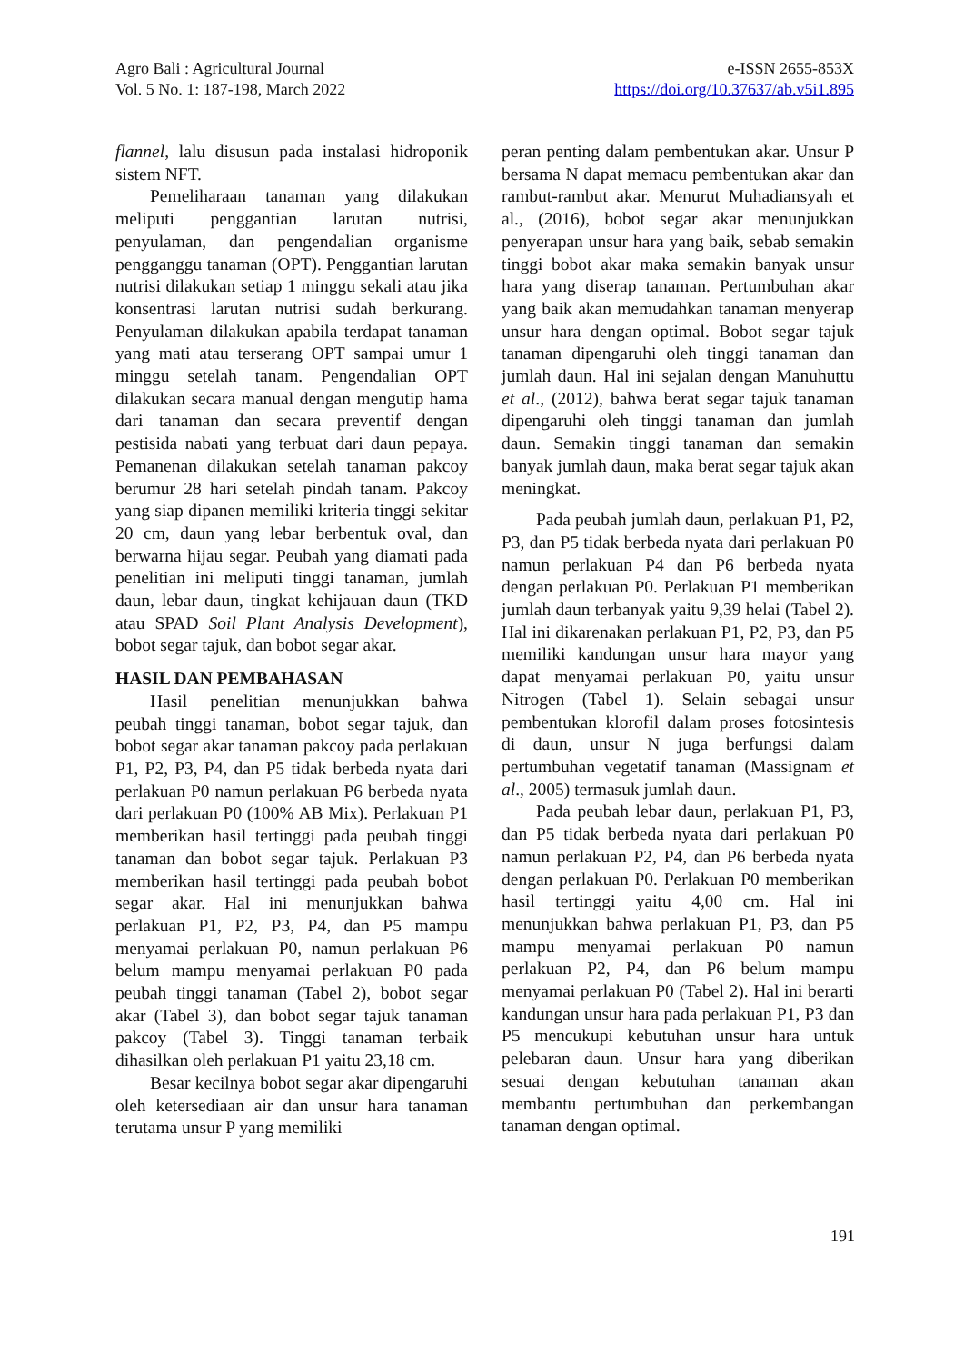Agro Bali : Agricultural Journal
Vol. 5 No. 1: 187-198, March 2022
e-ISSN 2655-853X
https://doi.org/10.37637/ab.v5i1.895
flannel, lalu disusun pada instalasi hidroponik sistem NFT.
Pemeliharaan tanaman yang dilakukan meliputi penggantian larutan nutrisi, penyulaman, dan pengendalian organisme pengganggu tanaman (OPT). Penggantian larutan nutrisi dilakukan setiap 1 minggu sekali atau jika konsentrasi larutan nutrisi sudah berkurang. Penyulaman dilakukan apabila terdapat tanaman yang mati atau terserang OPT sampai umur 1 minggu setelah tanam. Pengendalian OPT dilakukan secara manual dengan mengutip hama dari tanaman dan secara preventif dengan pestisida nabati yang terbuat dari daun pepaya. Pemanenan dilakukan setelah tanaman pakcoy berumur 28 hari setelah pindah tanam. Pakcoy yang siap dipanen memiliki kriteria tinggi sekitar 20 cm, daun yang lebar berbentuk oval, dan berwarna hijau segar. Peubah yang diamati pada penelitian ini meliputi tinggi tanaman, jumlah daun, lebar daun, tingkat kehijauan daun (TKD atau SPAD Soil Plant Analysis Development), bobot segar tajuk, dan bobot segar akar.
HASIL DAN PEMBAHASAN
Hasil penelitian menunjukkan bahwa peubah tinggi tanaman, bobot segar tajuk, dan bobot segar akar tanaman pakcoy pada perlakuan P1, P2, P3, P4, dan P5 tidak berbeda nyata dari perlakuan P0 namun perlakuan P6 berbeda nyata dari perlakuan P0 (100% AB Mix). Perlakuan P1 memberikan hasil tertinggi pada peubah tinggi tanaman dan bobot segar tajuk. Perlakuan P3 memberikan hasil tertinggi pada peubah bobot segar akar. Hal ini menunjukkan bahwa perlakuan P1, P2, P3, P4, dan P5 mampu menyamai perlakuan P0, namun perlakuan P6 belum mampu menyamai perlakuan P0 pada peubah tinggi tanaman (Tabel 2), bobot segar akar (Tabel 3), dan bobot segar tajuk tanaman pakcoy (Tabel 3). Tinggi tanaman terbaik dihasilkan oleh perlakuan P1 yaitu 23,18 cm.
Besar kecilnya bobot segar akar dipengaruhi oleh ketersediaan air dan unsur hara tanaman terutama unsur P yang memiliki
peran penting dalam pembentukan akar. Unsur P bersama N dapat memacu pembentukan akar dan rambut-rambut akar. Menurut Muhadiansyah et al., (2016), bobot segar akar menunjukkan penyerapan unsur hara yang baik, sebab semakin tinggi bobot akar maka semakin banyak unsur hara yang diserap tanaman. Pertumbuhan akar yang baik akan memudahkan tanaman menyerap unsur hara dengan optimal. Bobot segar tajuk tanaman dipengaruhi oleh tinggi tanaman dan jumlah daun. Hal ini sejalan dengan Manuhuttu et al., (2012), bahwa berat segar tajuk tanaman dipengaruhi oleh tinggi tanaman dan jumlah daun. Semakin tinggi tanaman dan semakin banyak jumlah daun, maka berat segar tajuk akan meningkat.
Pada peubah jumlah daun, perlakuan P1, P2, P3, dan P5 tidak berbeda nyata dari perlakuan P0 namun perlakuan P4 dan P6 berbeda nyata dengan perlakuan P0. Perlakuan P1 memberikan jumlah daun terbanyak yaitu 9,39 helai (Tabel 2). Hal ini dikarenakan perlakuan P1, P2, P3, dan P5 memiliki kandungan unsur hara mayor yang dapat menyamai perlakuan P0, yaitu unsur Nitrogen (Tabel 1). Selain sebagai unsur pembentukan klorofil dalam proses fotosintesis di daun, unsur N juga berfungsi dalam pertumbuhan vegetatif tanaman (Massignam et al., 2005) termasuk jumlah daun.
Pada peubah lebar daun, perlakuan P1, P3, dan P5 tidak berbeda nyata dari perlakuan P0 namun perlakuan P2, P4, dan P6 berbeda nyata dengan perlakuan P0. Perlakuan P0 memberikan hasil tertinggi yaitu 4,00 cm. Hal ini menunjukkan bahwa perlakuan P1, P3, dan P5 mampu menyamai perlakuan P0 namun perlakuan P2, P4, dan P6 belum mampu menyamai perlakuan P0 (Tabel 2). Hal ini berarti kandungan unsur hara pada perlakuan P1, P3 dan P5 mencukupi kebutuhan unsur hara untuk pelebaran daun. Unsur hara yang diberikan sesuai dengan kebutuhan tanaman akan membantu pertumbuhan dan perkembangan tanaman dengan optimal.
191